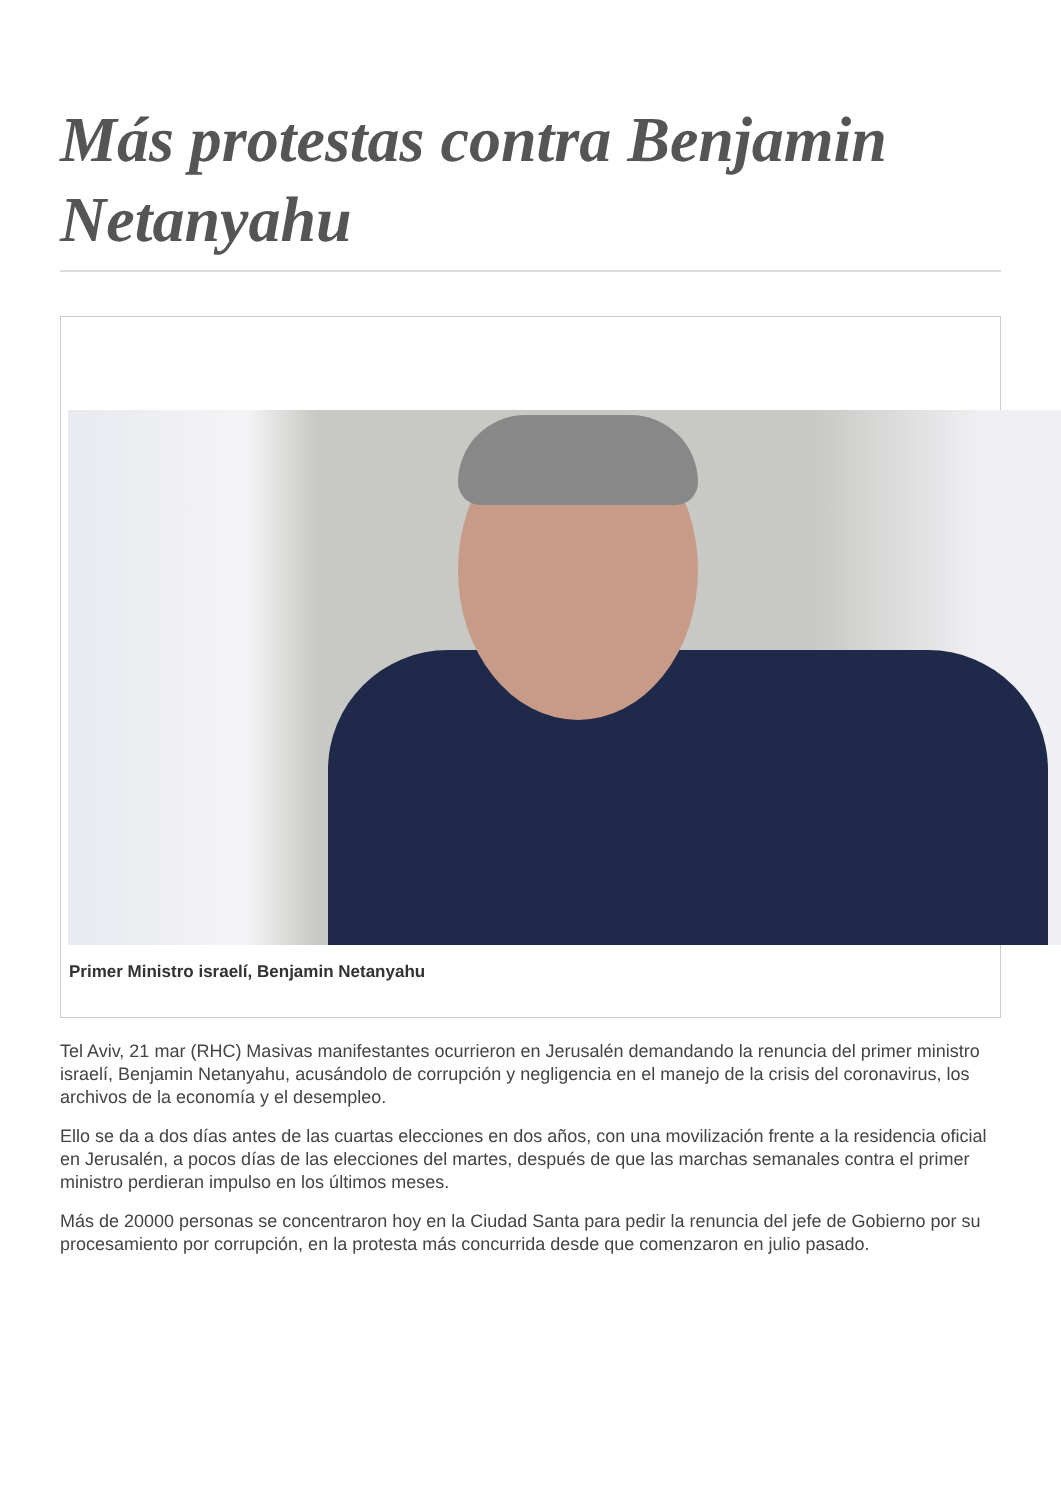Más protestas contra Benjamin Netanyahu
Primer Ministro israelí, Benjamin Netanyahu
Tel Aviv, 21 mar (RHC) Masivas manifestantes ocurrieron en Jerusalén demandando la renuncia del primer ministro israelí, Benjamin Netanyahu, acusándolo de corrupción y negligencia en el manejo de la crisis del coronavirus, los archivos de la economía y el desempleo.
Ello se da a dos días antes de las cuartas elecciones en dos años, con una movilización frente a la residencia oficial en Jerusalén, a pocos días de las elecciones del martes, después de que las marchas semanales contra el primer ministro perdieran impulso en los últimos meses.
Más de 20000 personas se concentraron hoy en la Ciudad Santa para pedir la renuncia del jefe de Gobierno por su procesamiento por corrupción, en la protesta más concurrida desde que comenzaron en julio pasado.